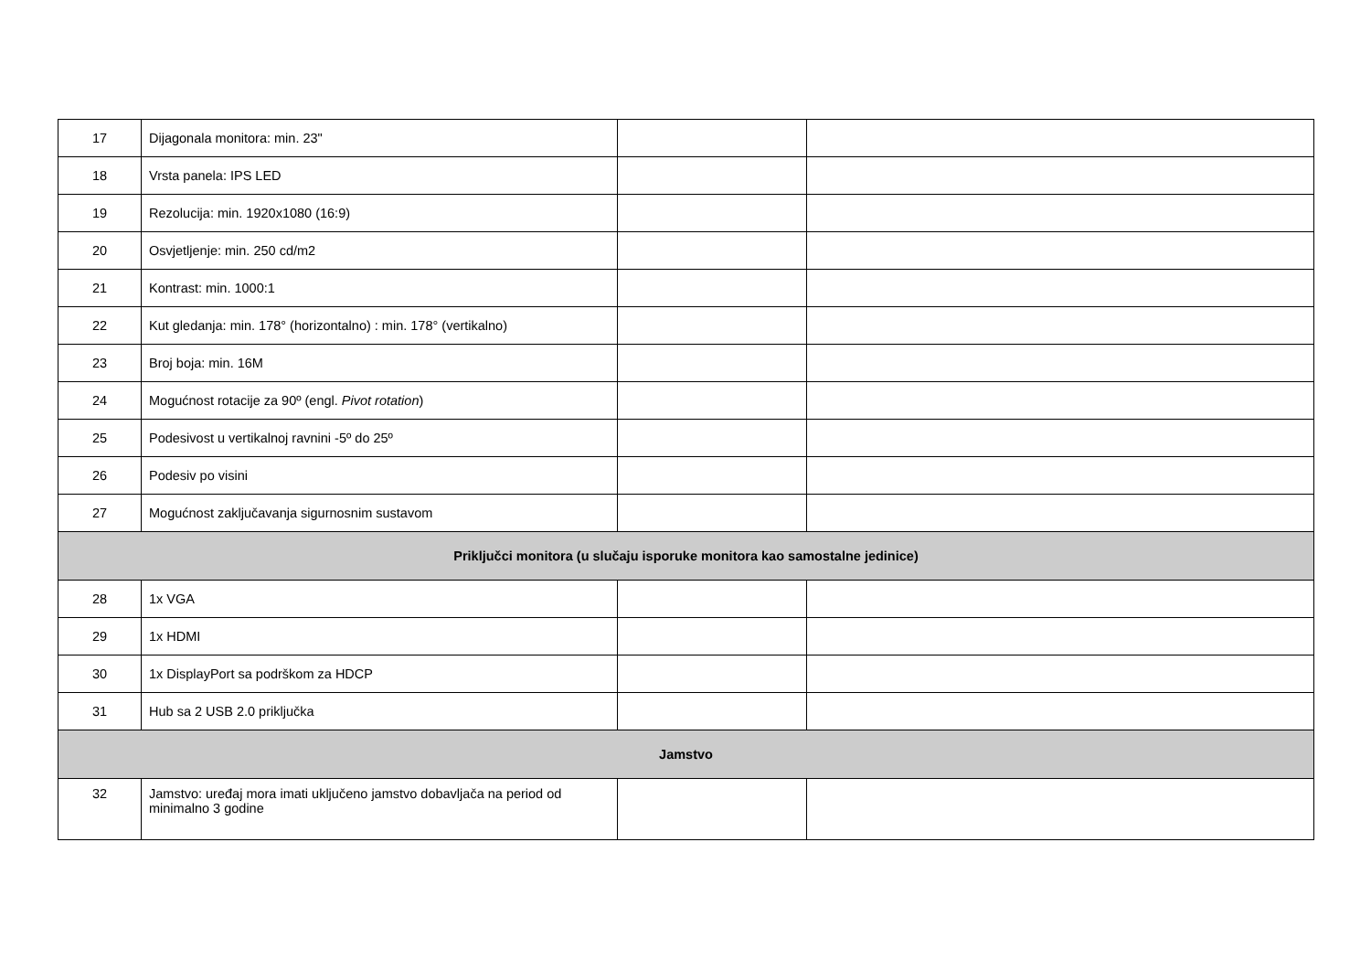| 17 | Dijagonala monitora: min. 23" | | |
| 18 | Vrsta panela: IPS LED | | |
| 19 | Rezolucija: min. 1920x1080 (16:9) | | |
| 20 | Osvjetljenje: min. 250 cd/m2 | | |
| 21 | Kontrast: min. 1000:1 | | |
| 22 | Kut gledanja: min. 178° (horizontalno) : min. 178° (vertikalno) | | |
| 23 | Broj boja: min. 16M | | |
| 24 | Mogućnost rotacije za 90º (engl. Pivot rotation ) | | |
| 25 | Podesivost u vertikalnoj ravnini -5º do 25º | | |
| 26 | Podesiv po visini | | |
| 27 | Mogućnost zaključavanja sigurnosnim sustavom | | |
| Priključci monitora (u slučaju isporuke monitora kao samostalne jedinice) | | | |
| 28 | 1x VGA | | |
| 29 | 1x HDMI | | |
| 30 | 1x DisplayPort sa podrškom za HDCP | | |
| 31 | Hub sa 2 USB 2.0 priključka | | |
| Jamstvo | | | |
| 32 | Jamstvo: uređaj mora imati uključeno jamstvo dobavljača na period od minimalno 3 godine | | |